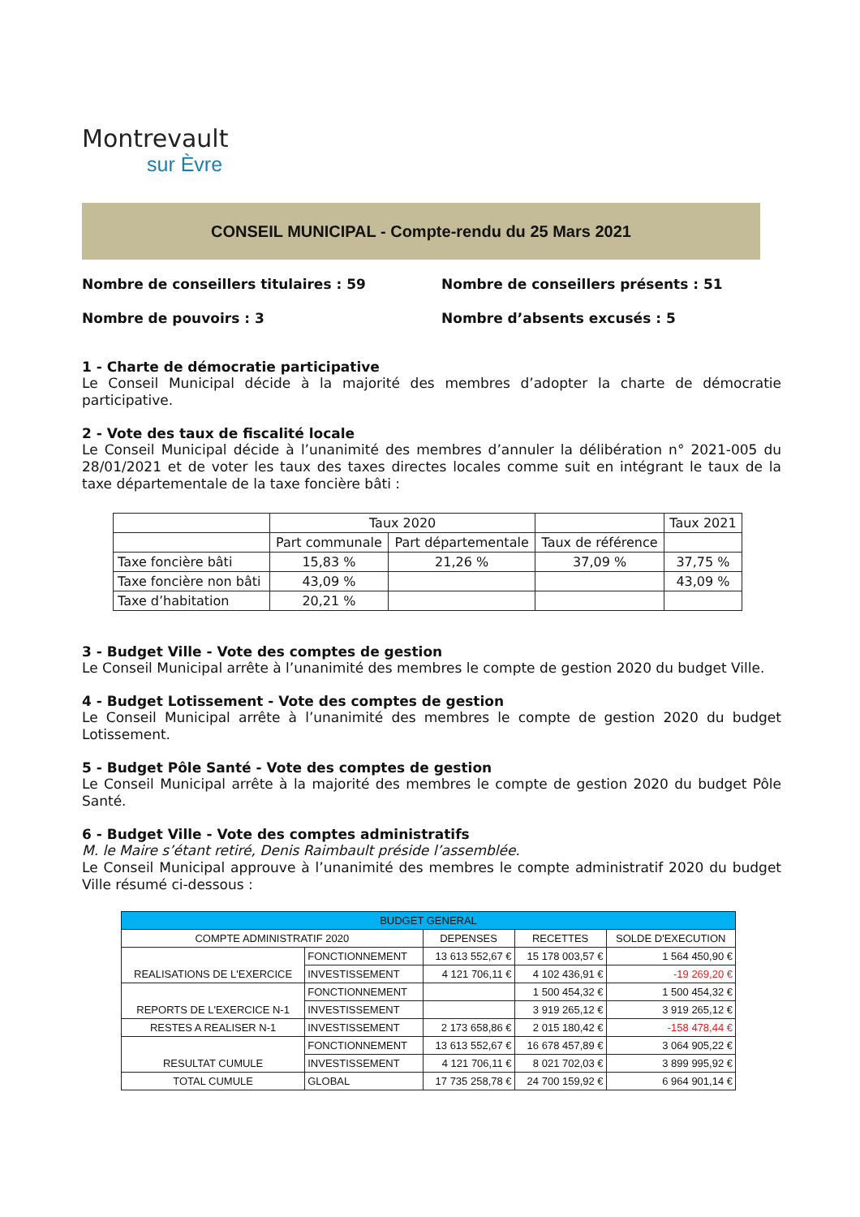Montrevault
sur Èvre
CONSEIL MUNICIPAL - Compte-rendu du 25 Mars 2021
Nombre de conseillers titulaires : 59
Nombre de conseillers présents : 51
Nombre de pouvoirs : 3
Nombre d’absents excusés : 5
1 - Charte de démocratie participative
Le Conseil Municipal décide à la majorité des membres d’adopter la charte de démocratie participative.
2 - Vote des taux de fiscalité locale
Le Conseil Municipal décide à l’unanimité des membres d’annuler la délibération n° 2021-005 du 28/01/2021 et de voter les taux des taxes directes locales comme suit en intégrant le taux de la taxe départementale de la taxe foncière bâti :
| | Taux 2020 | | | Taux 2021 |
| | Part communale | Part départementale | Taux de référence | |
| Taxe foncière bâti | 15,83 % | 21,26 % | 37,09 % | 37,75 % |
| Taxe foncière non bâti | 43,09 % | | | 43,09 % |
| Taxe d’habitation | 20,21 % | | | |
3 - Budget Ville - Vote des comptes de gestion
Le Conseil Municipal arrête à l’unanimité des membres le compte de gestion 2020 du budget Ville.
4 - Budget Lotissement - Vote des comptes de gestion
Le Conseil Municipal arrête à l’unanimité des membres le compte de gestion 2020 du budget Lotissement.
5 - Budget Pôle Santé - Vote des comptes de gestion
Le Conseil Municipal arrête à la majorité des membres le compte de gestion 2020 du budget Pôle Santé.
6 - Budget Ville - Vote des comptes administratifs
M. le Maire s’étant retiré, Denis Raimbault préside l’assemblée.
Le Conseil Municipal approuve à l’unanimité des membres le compte administratif 2020 du budget Ville résumé ci-dessous :
| BUDGET GENERAL | | | | |
| COMPTE ADMINISTRATIF 2020 | | DEPENSES | RECETTES | SOLDE D'EXECUTION |
| REALISATIONS DE L'EXERCICE | FONCTIONNEMENT | 13 613 552,67 € | 15 178 003,57 € | 1 564 450,90 € |
| | INVESTISSEMENT | 4 121 706,11 € | 4 102 436,91 € | -19 269,20 € |
| REPORTS DE L'EXERCICE N-1 | FONCTIONNEMENT | | 1 500 454,32 € | 1 500 454,32 € |
| | INVESTISSEMENT | | 3 919 265,12 € | 3 919 265,12 € |
| RESTES A REALISER N-1 | INVESTISSEMENT | 2 173 658,86 € | 2 015 180,42 € | -158 478,44 € |
| RESULTAT CUMULE | FONCTIONNEMENT | 13 613 552,67 € | 16 678 457,89 € | 3 064 905,22 € |
| | INVESTISSEMENT | 4 121 706,11 € | 8 021 702,03 € | 3 899 995,92 € |
| TOTAL CUMULE | GLOBAL | 17 735 258,78 € | 24 700 159,92 € | 6 964 901,14 € |